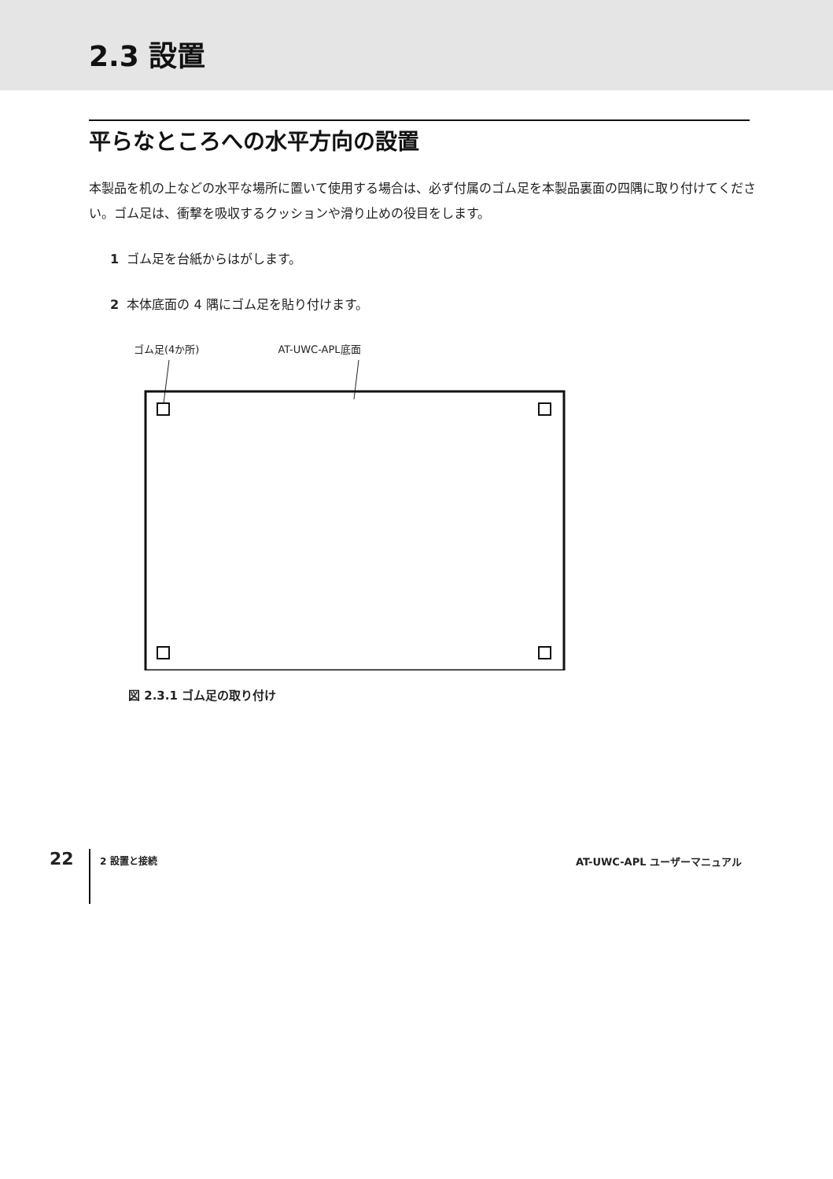2.3 設置
平らなところへの水平方向の設置
本製品を机の上などの水平な場所に置いて使用する場合は、必ず付属のゴム足を本製品裏面の四隅に取り付けてください。ゴム足は、衝撃を吸収するクッションや滑り止めの役目をします。
1 ゴム足を台紙からはがします。
2 本体底面の 4 隅にゴム足を貼り付けます。
ゴム足(4か所) AT-UWC-APL底面
図 2.3.1 ゴム足の取り付け
22
2 設置と接続 AT-UWC-APL ユーザーマニュアル